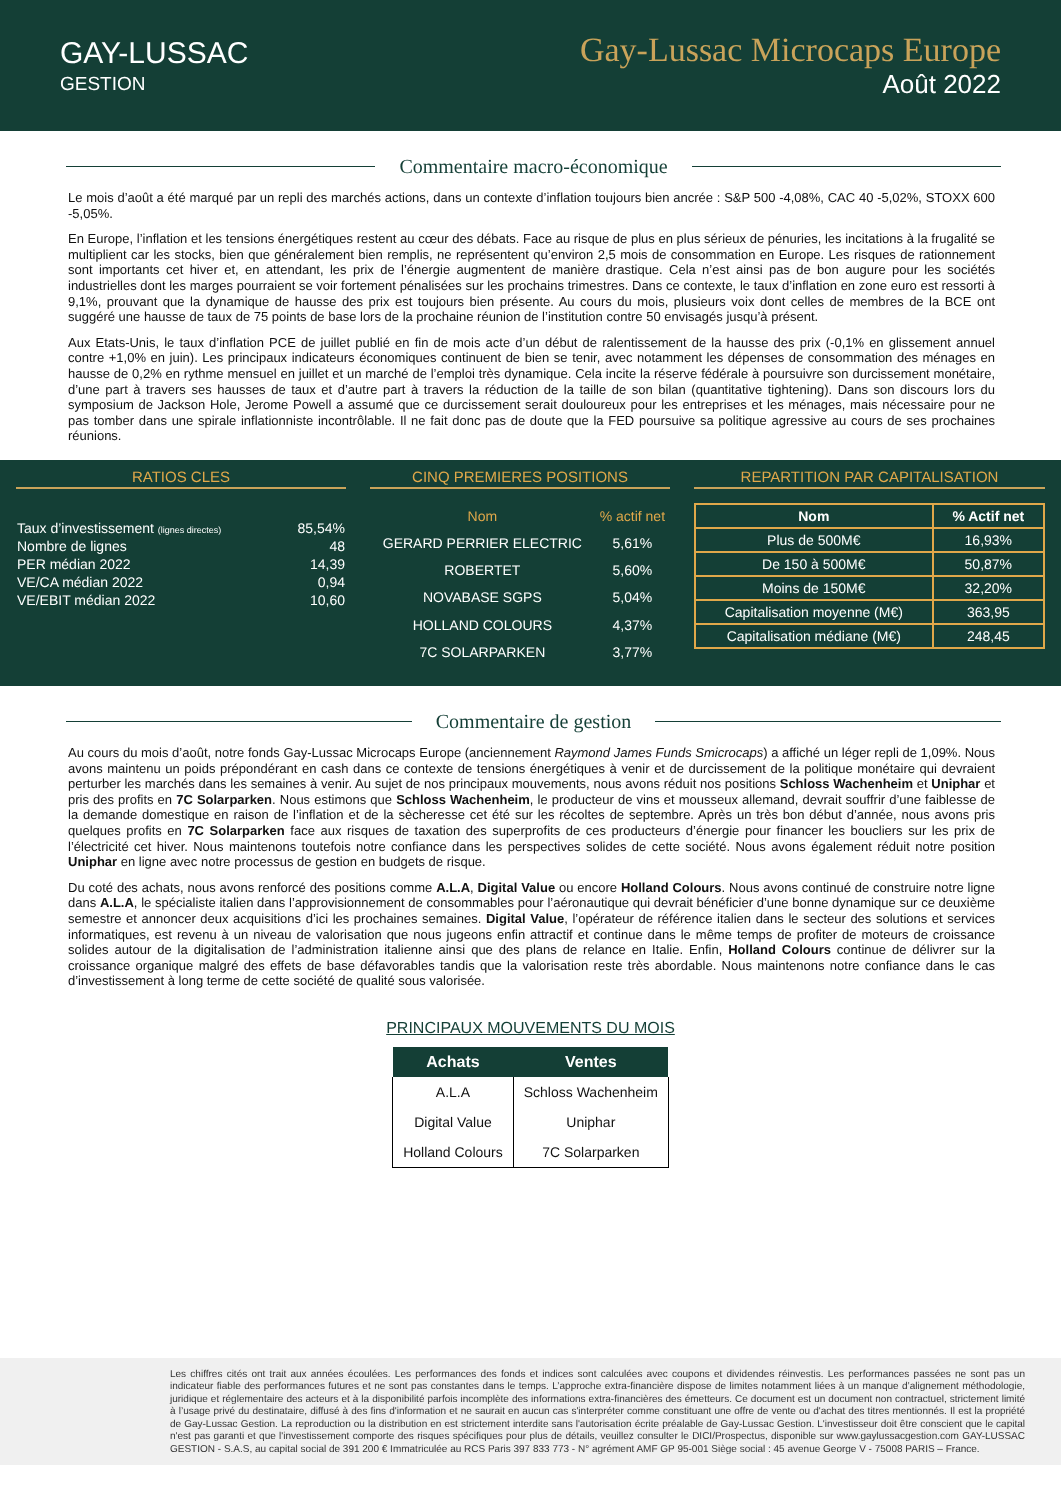GAY-LUSSAC
GESTION
Gay-Lussac Microcaps Europe
Août 2022
Commentaire macro-économique
Le mois d’août a été marqué par un repli des marchés actions, dans un contexte d’inflation toujours bien ancrée : S&P 500 -4,08%, CAC 40 -5,02%, STOXX 600 -5,05%.
En Europe, l’inflation et les tensions énergétiques restent au cœur des débats. Face au risque de plus en plus sérieux de pénuries, les incitations à la frugalité se multiplient car les stocks, bien que généralement bien remplis, ne représentent qu’environ 2,5 mois de consommation en Europe. Les risques de rationnement sont importants cet hiver et, en attendant, les prix de l’énergie augmentent de manière drastique. Cela n’est ainsi pas de bon augure pour les sociétés industrielles dont les marges pourraient se voir fortement pénalisées sur les prochains trimestres. Dans ce contexte, le taux d’inflation en zone euro est ressorti à 9,1%, prouvant que la dynamique de hausse des prix est toujours bien présente. Au cours du mois, plusieurs voix dont celles de membres de la BCE ont suggéré une hausse de taux de 75 points de base lors de la prochaine réunion de l’institution contre 50 envisagés jusqu’à présent.
Aux Etats-Unis, le taux d’inflation PCE de juillet publié en fin de mois acte d’un début de ralentissement de la hausse des prix (-0,1% en glissement annuel contre +1,0% en juin). Les principaux indicateurs économiques continuent de bien se tenir, avec notamment les dépenses de consommation des ménages en hausse de 0,2% en rythme mensuel en juillet et un marché de l’emploi très dynamique. Cela incite la réserve fédérale à poursuivre son durcissement monétaire, d’une part à travers ses hausses de taux et d’autre part à travers la réduction de la taille de son bilan (quantitative tightening). Dans son discours lors du symposium de Jackson Hole, Jerome Powell a assumé que ce durcissement serait douloureux pour les entreprises et les ménages, mais nécessaire pour ne pas tomber dans une spirale inflationniste incontrôlable. Il ne fait donc pas de doute que la FED poursuive sa politique agressive au cours de ses prochaines réunions.
RATIOS CLES
| Taux d’investissement (lignes directes) | 85,54% |
| Nombre de lignes | 48 |
| PER médian 2022 | 14,39 |
| VE/CA médian 2022 | 0,94 |
| VE/EBIT médian 2022 | 10,60 |
CINQ PREMIERES POSITIONS
| Nom | % actif net |
| --- | --- |
| GERARD PERRIER ELECTRIC | 5,61% |
| ROBERTET | 5,60% |
| NOVABASE SGPS | 5,04% |
| HOLLAND COLOURS | 4,37% |
| 7C SOLARPARKEN | 3,77% |
REPARTITION PAR CAPITALISATION
| Nom | % Actif net |
| --- | --- |
| Plus de 500M€ | 16,93% |
| De 150 à 500M€ | 50,87% |
| Moins de 150M€ | 32,20% |
| Capitalisation moyenne (M€) | 363,95 |
| Capitalisation médiane (M€) | 248,45 |
Commentaire de gestion
Au cours du mois d’août, notre fonds Gay-Lussac Microcaps Europe (anciennement Raymond James Funds Smicrocaps) a affiché un léger repli de 1,09%. Nous avons maintenu un poids prépondérant en cash dans ce contexte de tensions énergétiques à venir et de durcissement de la politique monétaire qui devraient perturber les marchés dans les semaines à venir. Au sujet de nos principaux mouvements, nous avons réduit nos positions Schloss Wachenheim et Uniphar et pris des profits en 7C Solarparken. Nous estimons que Schloss Wachenheim, le producteur de vins et mousseux allemand, devrait souffrir d’une faiblesse de la demande domestique en raison de l’inflation et de la sècheresse cet été sur les récoltes de septembre. Après un très bon début d’année, nous avons pris quelques profits en 7C Solarparken face aux risques de taxation des superprofits de ces producteurs d’énergie pour financer les boucliers sur les prix de l’électricité cet hiver. Nous maintenons toutefois notre confiance dans les perspectives solides de cette société. Nous avons également réduit notre position Uniphar en ligne avec notre processus de gestion en budgets de risque.
Du coté des achats, nous avons renforcé des positions comme A.L.A, Digital Value ou encore Holland Colours. Nous avons continué de construire notre ligne dans A.L.A, le spécialiste italien dans l’approvisionnement de consommables pour l’aéronautique qui devrait bénéficier d’une bonne dynamique sur ce deuxième semestre et annoncer deux acquisitions d’ici les prochaines semaines. Digital Value, l’opérateur de référence italien dans le secteur des solutions et services informatiques, est revenu à un niveau de valorisation que nous jugeons enfin attractif et continue dans le même temps de profiter de moteurs de croissance solides autour de la digitalisation de l’administration italienne ainsi que des plans de relance en Italie. Enfin, Holland Colours continue de délivrer sur la croissance organique malgré des effets de base défavorables tandis que la valorisation reste très abordable. Nous maintenons notre confiance dans le cas d’investissement à long terme de cette société de qualité sous valorisée.
PRINCIPAUX MOUVEMENTS DU MOIS
| Achats | Ventes |
| --- | --- |
| A.L.A | Schloss Wachenheim |
| Digital Value | Uniphar |
| Holland Colours | 7C Solarparken |
Les chiffres cités ont trait aux années écoulées. Les performances des fonds et indices sont calculées avec coupons et dividendes réinvestis. Les performances passées ne sont pas un indicateur fiable des performances futures et ne sont pas constantes dans le temps. L’approche extra-financière dispose de limites notamment liées à un manque d’alignement méthodologie, juridique et réglementaire des acteurs et à la disponibilité parfois incomplète des informations extra-financières des émetteurs. Ce document est un document non contractuel, strictement limité à l’usage privé du destinataire, diffusé à des fins d'information et ne saurait en aucun cas s'interpréter comme constituant une offre de vente ou d'achat des titres mentionnés. Il est la propriété de Gay-Lussac Gestion. La reproduction ou la distribution en est strictement interdite sans l'autorisation écrite préalable de Gay-Lussac Gestion. L'investisseur doit être conscient que le capital n'est pas garanti et que l'investissement comporte des risques spécifiques pour plus de détails, veuillez consulter le DICI/Prospectus, disponible sur www.gaylussacgestion.com GAY-LUSSAC GESTION - S.A.S, au capital social de 391 200 € Immatriculée au RCS Paris 397 833 773 - N° agrément AMF GP 95-001 Siège social : 45 avenue George V - 75008 PARIS – France.